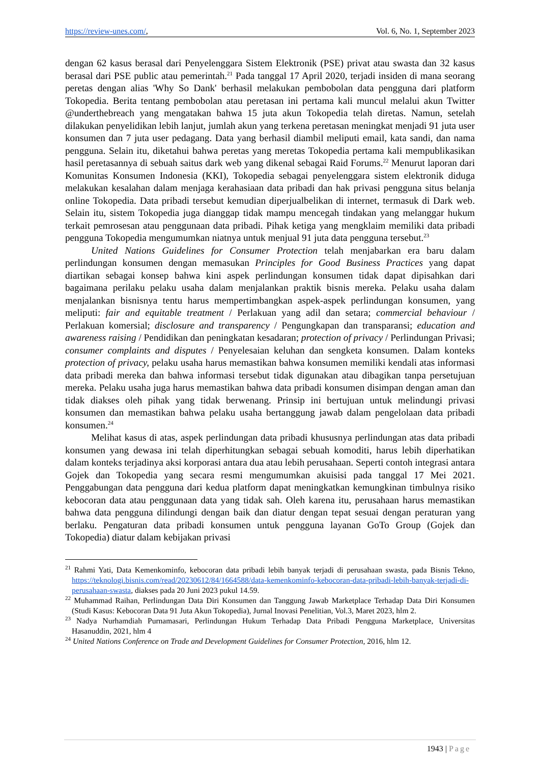https://review-unes.com/, Vol. 6, No. 1, September 2023
dengan 62 kasus berasal dari Penyelenggara Sistem Elektronik (PSE) privat atau swasta dan 32 kasus berasal dari PSE public atau pemerintah.<sup>21</sup> Pada tanggal 17 April 2020, terjadi insiden di mana seorang peretas dengan alias 'Why So Dank' berhasil melakukan pembobolan data pengguna dari platform Tokopedia. Berita tentang pembobolan atau peretasan ini pertama kali muncul melalui akun Twitter @underthebreach yang mengatakan bahwa 15 juta akun Tokopedia telah diretas. Namun, setelah dilakukan penyelidikan lebih lanjut, jumlah akun yang terkena peretasan meningkat menjadi 91 juta user konsumen dan 7 juta user pedagang. Data yang berhasil diambil meliputi email, kata sandi, dan nama pengguna. Selain itu, diketahui bahwa peretas yang meretas Tokopedia pertama kali mempublikasikan hasil peretasannya di sebuah saitus dark web yang dikenal sebagai Raid Forums.<sup>22</sup> Menurut laporan dari Komunitas Konsumen Indonesia (KKI), Tokopedia sebagai penyelenggara sistem elektronik diduga melakukan kesalahan dalam menjaga kerahasiaan data pribadi dan hak privasi pengguna situs belanja online Tokopedia. Data pribadi tersebut kemudian diperjualbelikan di internet, termasuk di Dark web. Selain itu, sistem Tokopedia juga dianggap tidak mampu mencegah tindakan yang melanggar hukum terkait pemrosesan atau penggunaan data pribadi. Pihak ketiga yang mengklaim memiliki data pribadi pengguna Tokopedia mengumumkan niatnya untuk menjual 91 juta data pengguna tersebut.<sup>23</sup>
United Nations Guidelines for Consumer Protection telah menjabarkan era baru dalam perlindungan konsumen dengan memasukan Principles for Good Business Practices yang dapat diartikan sebagai konsep bahwa kini aspek perlindungan konsumen tidak dapat dipisahkan dari bagaimana perilaku pelaku usaha dalam menjalankan praktik bisnis mereka. Pelaku usaha dalam menjalankan bisnisnya tentu harus mempertimbangkan aspek-aspek perlindungan konsumen, yang meliputi: fair and equitable treatment / Perlakuan yang adil dan setara; commercial behaviour / Perlakuan komersial; disclosure and transparency / Pengungkapan dan transparansi; education and awareness raising / Pendidikan dan peningkatan kesadaran; protection of privacy / Perlindungan Privasi; consumer complaints and disputes / Penyelesaian keluhan dan sengketa konsumen. Dalam konteks protection of privacy, pelaku usaha harus memastikan bahwa konsumen memiliki kendali atas informasi data pribadi mereka dan bahwa informasi tersebut tidak digunakan atau dibagikan tanpa persetujuan mereka. Pelaku usaha juga harus memastikan bahwa data pribadi konsumen disimpan dengan aman dan tidak diakses oleh pihak yang tidak berwenang. Prinsip ini bertujuan untuk melindungi privasi konsumen dan memastikan bahwa pelaku usaha bertanggung jawab dalam pengelolaan data pribadi konsumen.<sup>24</sup>
Melihat kasus di atas, aspek perlindungan data pribadi khususnya perlindungan atas data pribadi konsumen yang dewasa ini telah diperhitungkan sebagai sebuah komoditi, harus lebih diperhatikan dalam konteks terjadinya aksi korporasi antara dua atau lebih perusahaan. Seperti contoh integrasi antara Gojek dan Tokopedia yang secara resmi mengumumkan akuisisi pada tanggal 17 Mei 2021. Penggabungan data pengguna dari kedua platform dapat meningkatkan kemungkinan timbulnya risiko kebocoran data atau penggunaan data yang tidak sah. Oleh karena itu, perusahaan harus memastikan bahwa data pengguna dilindungi dengan baik dan diatur dengan tepat sesuai dengan peraturan yang berlaku. Pengaturan data pribadi konsumen untuk pengguna layanan GoTo Group (Gojek dan Tokopedia) diatur dalam kebijakan privasi
<sup>21</sup> Rahmi Yati, Data Kemenkominfo, kebocoran data pribadi lebih banyak terjadi di perusahaan swasta, pada Bisnis Tekno, https://teknologi.bisnis.com/read/20230612/84/1664588/data-kemenkominfo-kebocoran-data-pribadi-lebih-banyak-terjadi-di-perusahaan-swasta, diakses pada 20 Juni 2023 pukul 14.59.
<sup>22</sup> Muhammad Raihan, Perlindungan Data Diri Konsumen dan Tanggung Jawab Marketplace Terhadap Data Diri Konsumen (Studi Kasus: Kebocoran Data 91 Juta Akun Tokopedia), Jurnal Inovasi Penelitian, Vol.3, Maret 2023, hlm 2.
<sup>23</sup> Nadya Nurhamdiah Purnamasari, Perlindungan Hukum Terhadap Data Pribadi Pengguna Marketplace, Universitas Hasanuddin, 2021, hlm 4
<sup>24</sup> United Nations Conference on Trade and Development Guidelines for Consumer Protection, 2016, hlm 12.
1943 | Page